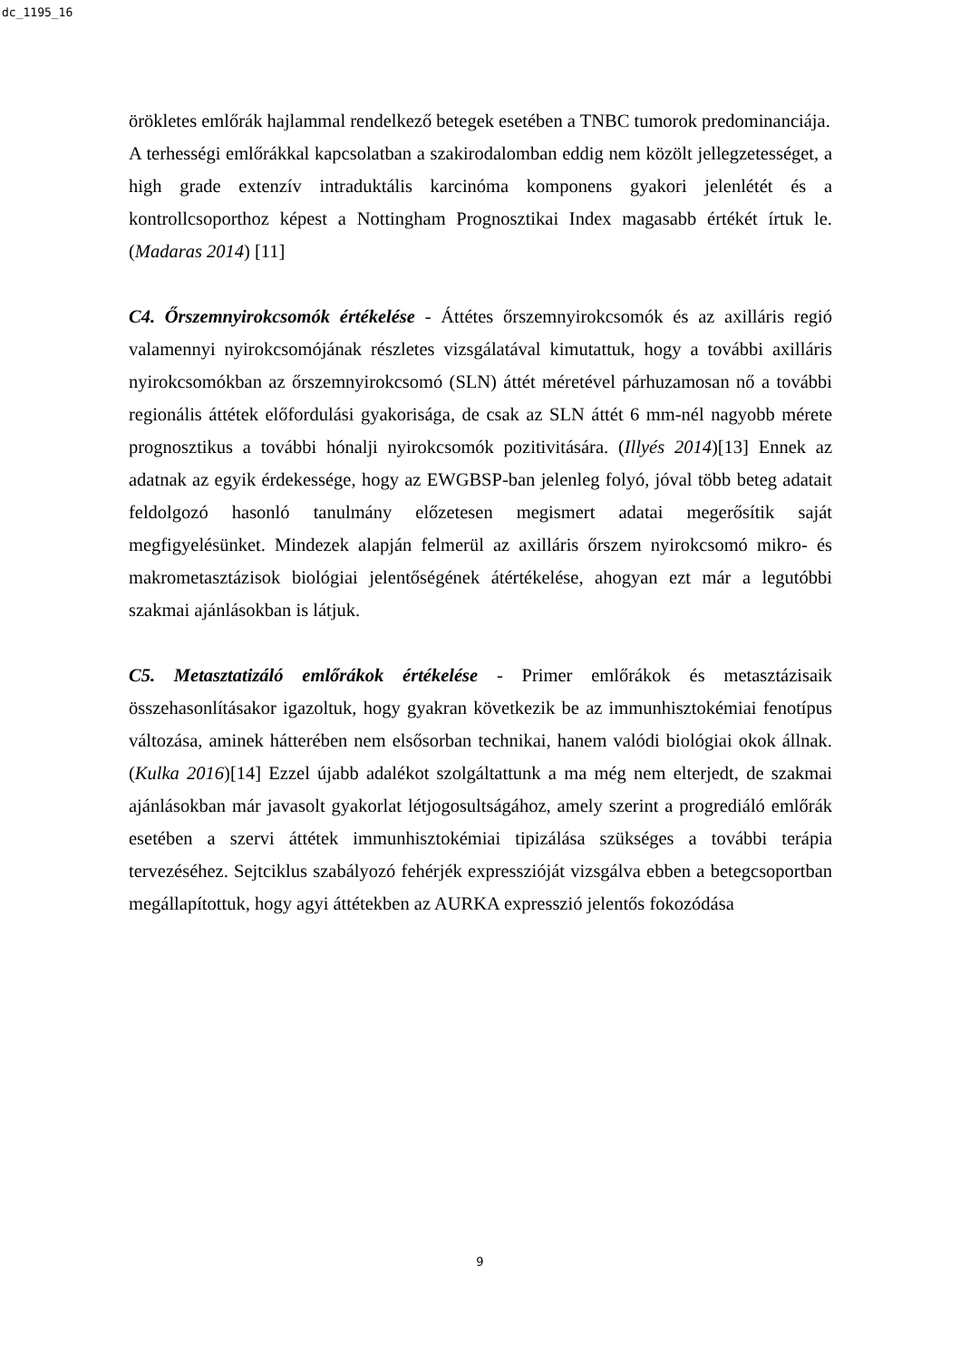dc_1195_16
örökletes emlőrák hajlammal rendelkező betegek esetében a TNBC tumorok predominanciája.
A terhességi emlőrákkal kapcsolatban a szakirodalomban eddig nem közölt jellegzetességet, a high grade extenzív intraduktális karcinóma komponens gyakori jelenlétét és a kontrollcsoporthoz képest a Nottingham Prognosztikai Index magasabb értékét írtuk le. (Madaras 2014) [11]
C4. Őrszemnyirokcsomók értékelése - Áttétes őrszemnyirokcsomók és az axilláris regió valamennyi nyirokcsomójának részletes vizsgálatával kimutattuk, hogy a további axilláris nyirokcsomókban az őrszemnyirokcsomó (SLN) áttét méretével párhuzamosan nő a további regionális áttétek előfordulási gyakorisága, de csak az SLN áttét 6 mm-nél nagyobb mérete prognosztikus a további hónalji nyirokcsomók pozitivitására. (Illyés 2014)[13] Ennek az adatnak az egyik érdekessége, hogy az EWGBSP-ban jelenleg folyó, jóval több beteg adatait feldolgozó hasonló tanulmány előzetesen megismert adatai megerősítik saját megfigyelésünket. Mindezek alapján felmerül az axilláris őrszem nyirokcsomó mikro- és makrometasztázisok biológiai jelentőségének átértékelése, ahogyan ezt már a legutóbbi szakmai ajánlásokban is látjuk.
C5. Metasztatizáló emlőrákok értékelése - Primer emlőrákok és metasztázisaik összehasonlításakor igazoltuk, hogy gyakran következik be az immunhisztokémiai fenotípus változása, aminek hátterében nem elsősorban technikai, hanem valódi biológiai okok állnak. (Kulka 2016)[14] Ezzel újabb adalékot szolgáltattunk a ma még nem elterjedt, de szakmai ajánlásokban már javasolt gyakorlat létjogosultságához, amely szerint a progrediáló emlőrák esetében a szervi áttétek immunhisztokémiai tipizálása szükséges a további terápia tervezéséhez. Sejtciklus szabályozó fehérjék expresszióját vizsgálva ebben a betegcsoportban megállapítottuk, hogy agyi áttétekben az AURKA expresszió jelentős fokozódása
9